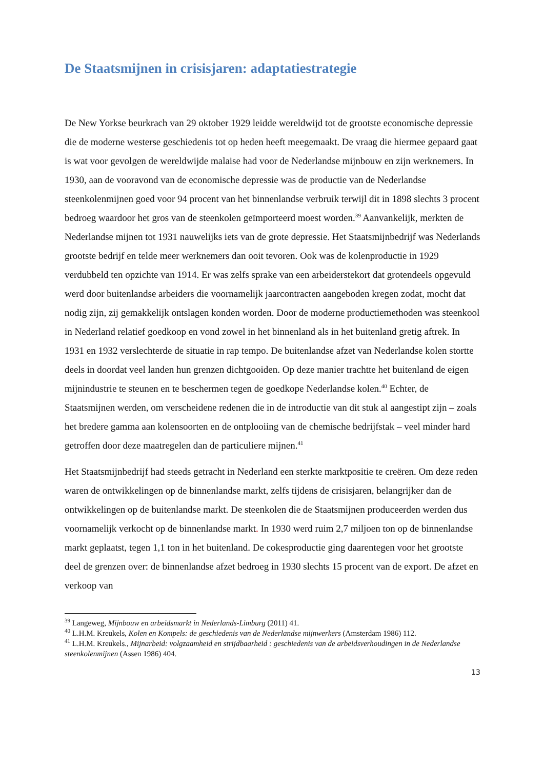De Staatsmijnen in crisisjaren: adaptatiestrategie
De New Yorkse beurkrach van 29 oktober 1929 leidde wereldwijd tot de grootste economische depressie die de moderne westerse geschiedenis tot op heden heeft meegemaakt. De vraag die hiermee gepaard gaat is wat voor gevolgen de wereldwijde malaise had voor de Nederlandse mijnbouw en zijn werknemers. In 1930, aan de vooravond van de economische depressie was de productie van de Nederlandse steenkolenmijnen goed voor 94 procent van het binnenlandse verbruik terwijl dit in 1898 slechts 3 procent bedroeg waardoor het gros van de steenkolen geïmporteerd moest worden.<sup>39</sup> Aanvankelijk, merkten de Nederlandse mijnen tot 1931 nauwelijks iets van de grote depressie. Het Staatsmijnbedrijf was Nederlands grootste bedrijf en telde meer werknemers dan ooit tevoren. Ook was de kolenproductie in 1929 verdubbeld ten opzichte van 1914. Er was zelfs sprake van een arbeiderstekort dat grotendeels opgevuld werd door buitenlandse arbeiders die voornamelijk jaarcontracten aangeboden kregen zodat, mocht dat nodig zijn, zij gemakkelijk ontslagen konden worden. Door de moderne productiemethoden was steenkool in Nederland relatief goedkoop en vond zowel in het binnenland als in het buitenland gretig aftrek. In 1931 en 1932 verslechterde de situatie in rap tempo. De buitenlandse afzet van Nederlandse kolen stortte deels in doordat veel landen hun grenzen dichtgooiden. Op deze manier trachtte het buitenland de eigen mijnindustrie te steunen en te beschermen tegen de goedkope Nederlandse kolen.<sup>40</sup> Echter, de Staatsmijnen werden, om verscheidene redenen die in de introductie van dit stuk al aangestipt zijn – zoals het bredere gamma aan kolensoorten en de ontplooiing van de chemische bedrijfstak – veel minder hard getroffen door deze maatregelen dan de particuliere mijnen.<sup>41</sup>
Het Staatsmijnbedrijf had steeds getracht in Nederland een sterkte marktpositie te creëren. Om deze reden waren de ontwikkelingen op de binnenlandse markt, zelfs tijdens de crisisjaren, belangrijker dan de ontwikkelingen op de buitenlandse markt. De steenkolen die de Staatsmijnen produceerden werden dus voornamelijk verkocht op de binnenlandse markt. In 1930 werd ruim 2,7 miljoen ton op de binnenlandse markt geplaatst, tegen 1,1 ton in het buitenland. De cokesproductie ging daarentegen voor het grootste deel de grenzen over: de binnenlandse afzet bedroeg in 1930 slechts 15 procent van de export. De afzet en verkoop van
<sup>39</sup> Langeweg, Mijnbouw en arbeidsmarkt in Nederlands-Limburg (2011) 41.
<sup>40</sup> L.H.M. Kreukels, Kolen en Kompels: de geschiedenis van de Nederlandse mijnwerkers (Amsterdam 1986) 112.
<sup>41</sup> L.H.M. Kreukels., Mijnarbeid: volgzaamheid en strijdbaarheid : geschiedenis van de arbeidsverhoudingen in de Nederlandse steenkolenmijnen (Assen 1986) 404.
13